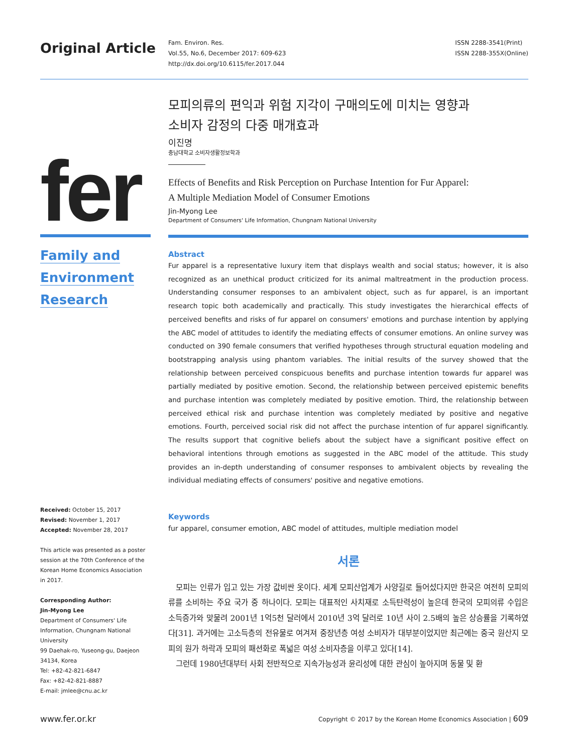Original Article
Fam. Environ. Res.
Vol.55, No.6, December 2017: 609-623
http://dx.doi.org/10.6115/fer.2017.044
ISSN 2288-3541(Print)
ISSN 2288-355X(Online)
fer
Family and
Environment
Research
Received: October 15, 2017
Revised: November 1, 2017
Accepted: November 28, 2017
This article was presented as a poster session at the 70th Conference of the Korean Home Economics Association in 2017.
Corresponding Author:
Jin-Myong Lee
Department of Consumers' Life Information, Chungnam National University
99 Daehak-ro, Yuseong-gu, Daejeon 34134, Korea
Tel: +82-42-821-6847
Fax: +82-42-821-8887
E-mail: jmlee@cnu.ac.kr
모피의류의 편익과 위험 지각이 구매의도에 미치는 영향과
소비자 감정의 다중 매개효과
이진명
충남대학교 소비자생활정보학과
Effects of Benefits and Risk Perception on Purchase Intention for Fur Apparel:
A Multiple Mediation Model of Consumer Emotions
Jin-Myong Lee
Department of Consumers' Life Information, Chungnam National University
Abstract
Fur apparel is a representative luxury item that displays wealth and social status; however, it is also recognized as an unethical product criticized for its animal maltreatment in the production process. Understanding consumer responses to an ambivalent object, such as fur apparel, is an important research topic both academically and practically. This study investigates the hierarchical effects of perceived benefits and risks of fur apparel on consumers' emotions and purchase intention by applying the ABC model of attitudes to identify the mediating effects of consumer emotions. An online survey was conducted on 390 female consumers that verified hypotheses through structural equation modeling and bootstrapping analysis using phantom variables. The initial results of the survey showed that the relationship between perceived conspicuous benefits and purchase intention towards fur apparel was partially mediated by positive emotion. Second, the relationship between perceived epistemic benefits and purchase intention was completely mediated by positive emotion. Third, the relationship between perceived ethical risk and purchase intention was completely mediated by positive and negative emotions. Fourth, perceived social risk did not affect the purchase intention of fur apparel significantly. The results support that cognitive beliefs about the subject have a significant positive effect on behavioral intentions through emotions as suggested in the ABC model of the attitude. This study provides an in-depth understanding of consumer responses to ambivalent objects by revealing the individual mediating effects of consumers' positive and negative emotions.
Keywords
fur apparel, consumer emotion, ABC model of attitudes, multiple mediation model
서론
모피는 인류가 입고 있는 가장 값비싼 옷이다. 세계 모피산업계가 사양길로 들어섰다지만 한국은 여전히 모피의류를 소비하는 주요 국가 중 하나이다. 모피는 대표적인 사치재로 소득탄력성이 높은데 한국의 모피의류 수입은 소득증가와 맞물려 2001년 1억5천 달러에서 2010년 3억 달러로 10년 사이 2.5배의 높은 상승률을 기록하였다[31]. 과거에는 고소득층의 전유물로 여겨져 중장년층 여성 소비자가 대부분이었지만 최근에는 중국 원산지 모피의 원가 하락과 모피의 패션화로 폭넓은 여성 소비자층을 이루고 있다[14].
그런데 1980년대부터 사회 전반적으로 지속가능성과 윤리성에 대한 관심이 높아지며 동물 및 환
www.fer.or.kr Copyright © 2017 by the Korean Home Economics Association | 609